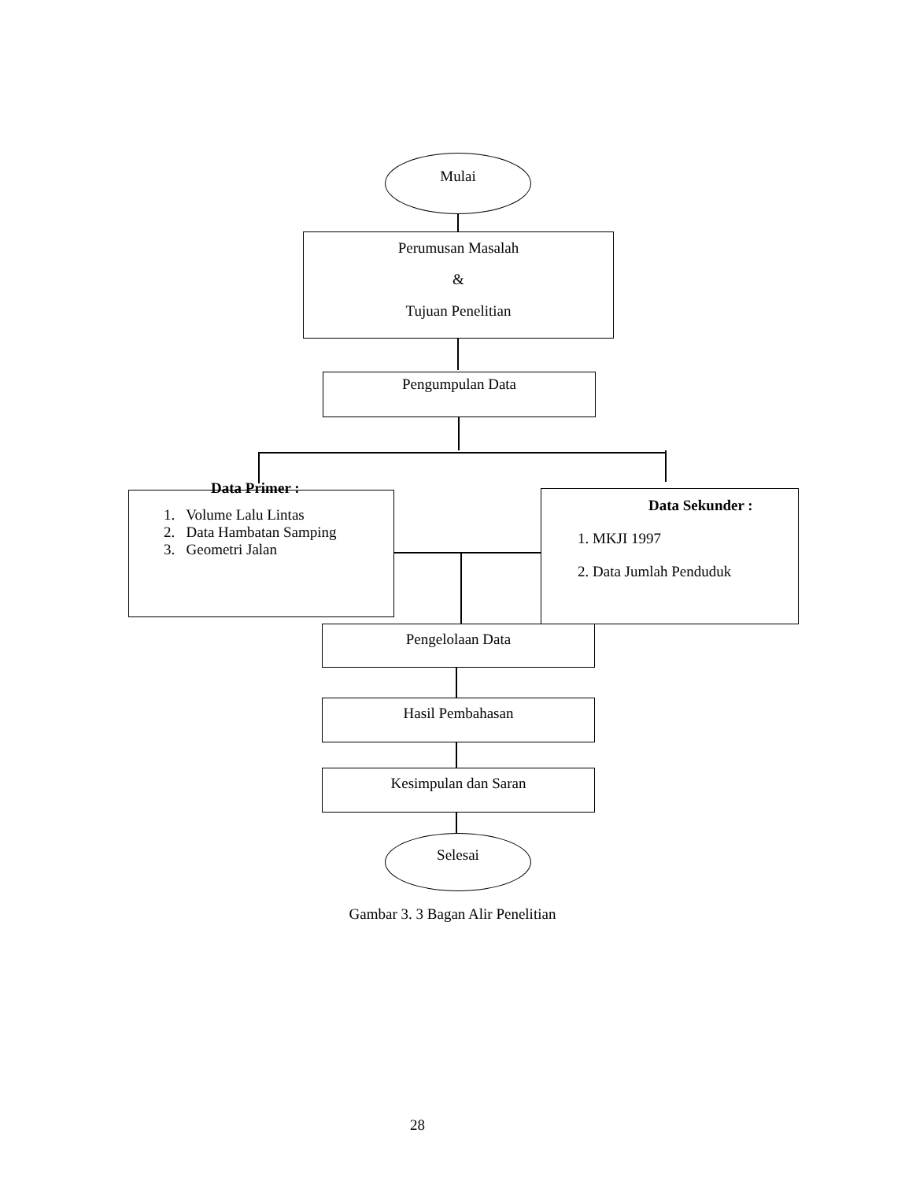Mulai
Perumusan Masalah
&
Tujuan Penelitian
Pengumpulan Data
Data Primer :
1. Volume Lalu Lintas
2. Data Hambatan Samping
3. Geometri Jalan
Data Sekunder :
1. MKJI 1997
2. Data Jumlah Penduduk
Pengelolaan Data
Hasil Pembahasan
Kesimpulan dan Saran
Selesai
Gambar 3. 3 Bagan Alir Penelitian
28